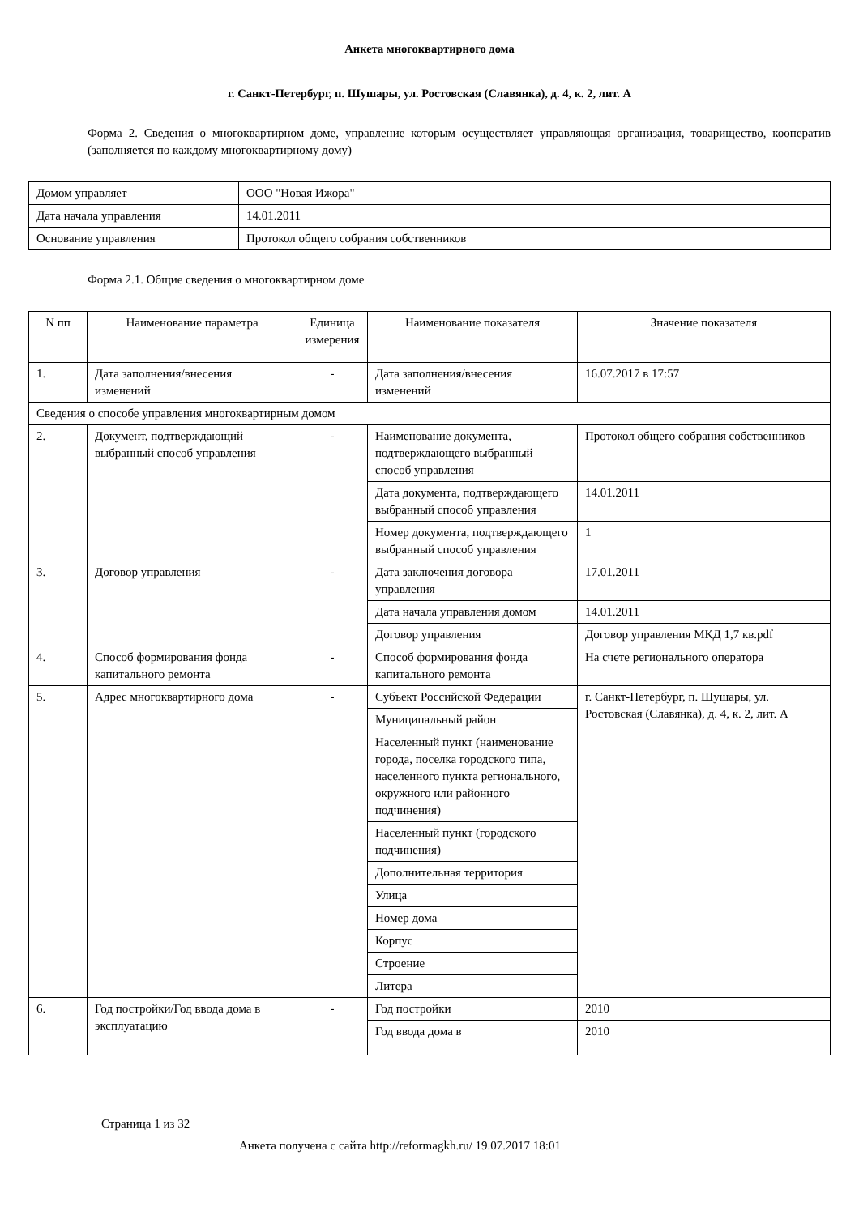Анкета многоквартирного дома
г. Санкт-Петербург, п. Шушары, ул. Ростовская (Славянка), д. 4, к. 2, лит. А
Форма 2. Сведения о многоквартирном доме, управление которым осуществляет управляющая организация, товарищество, кооператив (заполняется по каждому многоквартирному дому)
| Домом управляет | ООО "Новая Ижора" |
| Дата начала управления | 14.01.2011 |
| Основание управления | Протокол общего собрания собственников |
Форма 2.1. Общие сведения о многоквартирном доме
| N пп | Наименование параметра | Единица измерения | Наименование показателя | Значение показателя |
| --- | --- | --- | --- | --- |
| 1. | Дата заполнения/внесения изменений | - | Дата заполнения/внесения изменений | 16.07.2017 в 17:57 |
| Сведения о способе управления многоквартирным домом | | | | |
| 2. | Документ, подтверждающий выбранный способ управления | - | Наименование документа, подтверждающего выбранный способ управления | Протокол общего собрания собственников |
| | | | Дата документа, подтверждающего выбранный способ управления | 14.01.2011 |
| | | | Номер документа, подтверждающего выбранный способ управления | 1 |
| 3. | Договор управления | - | Дата заключения договора управления | 17.01.2011 |
| | | | Дата начала управления домом | 14.01.2011 |
| | | | Договор управления | Договор управления МКД 1,7 кв.pdf |
| 4. | Способ формирования фонда капитального ремонта | - | Способ формирования фонда капитального ремонта | На счете регионального оператора |
| 5. | Адрес многоквартирного дома | - | Субъект Российской Федерации | г. Санкт-Петербург, п. Шушары, ул. Ростовская (Славянка), д. 4, к. 2, лит. А |
| | | | Муниципальный район | |
| | | | Населенный пункт (наименование города, поселка городского типа, населенного пункта регионального, окружного или районного подчинения) | |
| | | | Населенный пункт (городского подчинения) | |
| | | | Дополнительная территория | |
| | | | Улица | |
| | | | Номер дома | |
| | | | Корпус | |
| | | | Строение | |
| | | | Литера | |
| 6. | Год постройки/Год ввода дома в эксплуатацию | - | Год постройки | 2010 |
| | | | Год ввода дома в | 2010 |
Страница 1 из 32
Анкета получена с сайта http://reformagkh.ru/ 19.07.2017 18:01